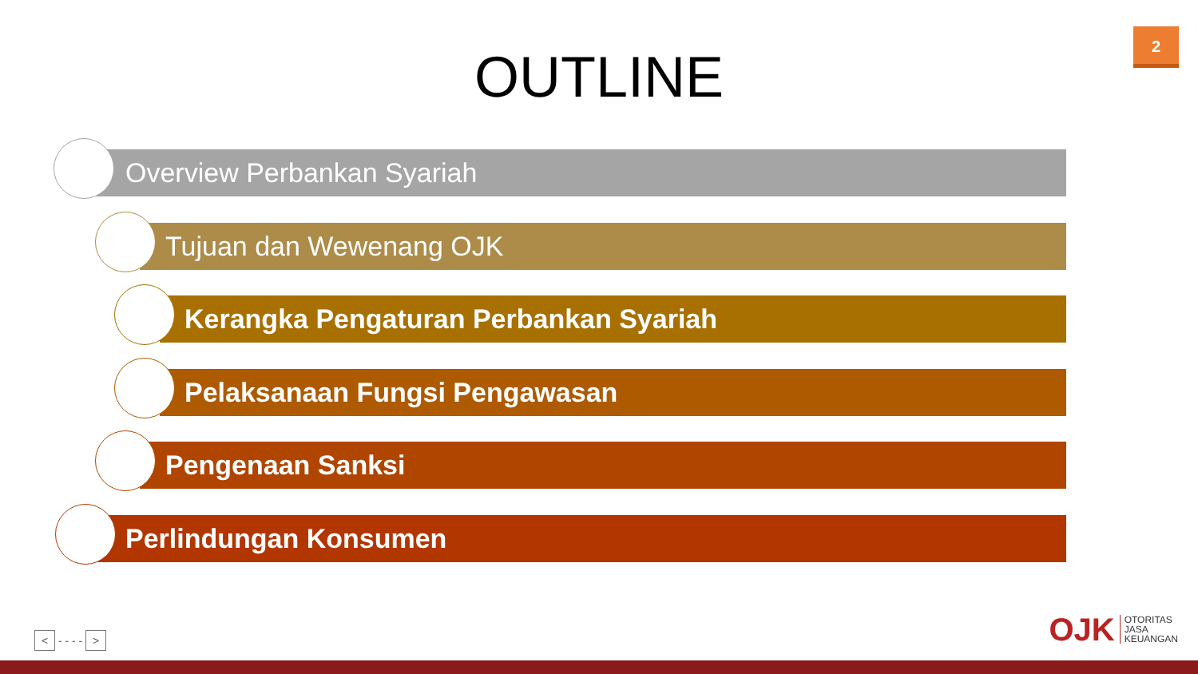2
OUTLINE
Overview Perbankan Syariah
Tujuan dan Wewenang OJK
Kerangka Pengaturan Perbankan Syariah
Pelaksanaan Fungsi Pengawasan
Pengenaan Sanksi
Perlindungan Konsumen
< - - - - >
OJK OTORITAS
JASA
KEUANGAN